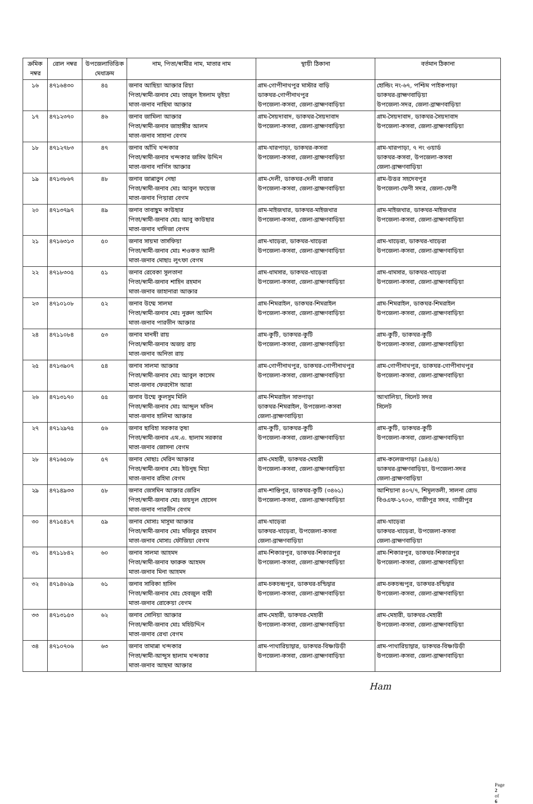| ক্রমিক নম্বর | রোল নম্বর | উপজেলাভিত্তিক মেধাক্রম | নাম, পিতা/স্বামীর নাম, মাতার নাম | স্থায়ী ঠিকানা | বর্তমান ঠিকানা |
| --- | --- | --- | --- | --- | --- |
| ১৬ | ৪৭১৬৪৩০ | ৪৫ | জনাব আছিয়া আক্তার রিয়া পিতা/স্বামী-জনাব মোঃ তাজুল ইসলাম ভূইয়া মাতা-জনাব নাছিমা আক্তার | গ্রাম-গোপীনাথপুর মাস্টার বাড়ি ডাকঘর-গোপীনাথপুর উপজেলা-কসবা, জেলা-ব্রাহ্মণবাড়িয়া | হোল্ডিং নং-৬৭, পশ্চিম পাইকপাড়া ডাকঘর-ব্রাহ্মণবাড়িয়া উপজেলা-সদর, জেলা-ব্রাহ্মণবাড়িয়া |
| ১৭ | ৪৭১২৩৭০ | ৪৬ | জনাব জামিলা আক্তার পিতা/স্বামী-জনাব জাহাঙ্গীর আলম মাতা-জনাব সাহানা বেগম | গ্রাম-সৈয়দাবাদ, ডাকঘর-সৈয়দাবাদ উপজেলা-কসবা, জেলা-ব্রাহ্মণবাড়িয়া | গ্রাম-সৈয়দাবাদ, ডাকঘর-সৈয়দাবাদ উপজেলা-কসবা, জেলা-ব্রাহ্মণবাড়িয়া |
| ১৮ | ৪৭১২৭৮৩ | ৪৭ | জনাব আঁখি খন্দকার পিতা/স্বামী-জনাব খন্দকার জসিম উদ্দিন মাতা-জনাব নার্গিস আক্তার | গ্রাম-খারপাড়া, ডাকঘর-কসবা উপজেলা-কসবা, জেলা-ব্রাহ্মণবাড়িয়া | গ্রাম-খারপাড়া, ৭ নং ওয়ার্ড ডাকঘর-কসবা, উপজেলা-কসবা জেলা-ব্রাহ্মণবাড়িয়া |
| ১৯ | ৪৭১৩৮৬৭ | ৪৮ | জনাব জান্নাতুন নেছা পিতা/স্বামী-জনাব মোঃ আবুল ফয়েজ মাতা-জনাব পিয়ারা বেগম | গ্রাম-দেলী, ডাকঘর-দেলী বাজার উপজেলা-কসবা, জেলা-ব্রাহ্মণবাড়িয়া | গ্রাম-উত্তর সহদেবপুর উপজেলা-ফেণী সদর, জেলা-ফেণী |
| ২০ | ৪৭১৩৭৯৭ | ৪৯ | জনাব তাবাছুম কাউছার পিতা/স্বামী-জনাব মোঃ আবু কাউছার মাতা-জনাব খাদিজা বেগম | গ্রাম-মাইজখার, ডাকঘর-মাইজখার উপজেলা-কসবা, জেলা-ব্রাহ্মণবাড়িয়া | গ্রাম-মাইজখার, ডাকঘর-মাইজখার উপজেলা-কসবা, জেলা-ব্রাহ্মণবাড়িয়া |
| ২১ | ৪৭১৬৩১৩ | ৫০ | জনাব সায়মা তাসফিয়া পিতা/স্বামী-জনাব মোঃ শওকত আলী মাতা-জনাব মোছাঃ লুৎফা বেগম | গ্রাম-খাড়েরা, ডাকঘর-খাড়েরা উপজেলা-কসবা, জেলা-ব্রাহ্মণবাড়িয়া | গ্রাম-খাড়েরা, ডাকঘর-খাড়েরা উপজেলা-কসবা, জেলা-ব্রাহ্মণবাড়িয়া |
| ২২ | ৪৭১৮৩০৫ | ৫১ | জনাব রেবেকা সুলতানা পিতা/স্বামী-জনাব শাহিন রহমান মাতা-জনাব জাহানারা আক্তার | গ্রাম-ধামসার, ডাকঘর-খাড়েরা উপজেলা-কসবা, জেলা-ব্রাহ্মণবাড়িয়া | গ্রাম-ধামসার, ডাকঘর-খাড়েরা উপজেলা-কসবা, জেলা-ব্রাহ্মণবাড়িয়া |
| ২৩ | ৪৭১০১০৮ | ৫২ | জনাব উম্মে সালমা পিতা/স্বামী-জনাব মোঃ নুরুল আমিন মাতা-জনাব পারভীন আক্তার | গ্রাম-শিমরাইল, ডাকঘর-শিমরাইল উপজেলা-কসবা, জেলা-ব্রাহ্মণবাড়িয়া | গ্রাম-শিমরাইল, ডাকঘর-শিমরাইল উপজেলা-কসবা, জেলা-ব্রাহ্মণবাড়িয়া |
| ২৪ | ৪৭১১০৮৪ | ৫৩ | জনাব মানষী রায় পিতা/স্বামী-জনাব অজয় রায় মাতা-জনাব অনিতা রায় | গ্রাম-কুটি, ডাকঘর-কুটি উপজেলা-কসবা, জেলা-ব্রাহ্মণবাড়িয়া | গ্রাম-কুটি, ডাকঘর-কুটি উপজেলা-কসবা, জেলা-ব্রাহ্মণবাড়িয়া |
| ২৫ | ৪৭১৩৯০৭ | ৫৪ | জনাব সালমা আক্তার পিতা/স্বামী-জনাব মোঃ আবুল কাসেম মাতা-জনাব ফেরদৌস আরা | গ্রাম-গোপীনাথপুর, ডাকঘর-গোপীনাথপুর উপজেলা-কসবা, জেলা-ব্রাহ্মণবাড়িয়া | গ্রাম-গোপীনাথপুর, ডাকঘর-গোপীনাথপুর উপজেলা-কসবা, জেলা-ব্রাহ্মণবাড়িয়া |
| ২৬ | ৪৭১৩১৭০ | ৫৫ | জনাব উম্মে কুলসুম মিলি পিতা/স্বামী-জনাব মোঃ আব্দুল মতিন মাতা-জনাব হালিমা আক্তার | গ্রাম-শিমরাইল সাতপাড়া ডাকঘর-শিমরাইল, উপজেলা-কসবা জেলা-ব্রাহ্মণবাড়িয়া | আখালিয়া, সিলেট সদর সিলেট |
| ২৭ | ৪৭১২৯৭৫ | ৫৬ | জনাব ছাবিহা সরকার তৃষা পিতা/স্বামী-জনাব এম.এ. ছালাম সরকার মাতা-জনাব জোসনা বেগম | গ্রাম-কুটি, ডাকঘর-কুটি উপজেলা-কসবা, জেলা-ব্রাহ্মণবাড়িয়া | গ্রাম-কুটি, ডাকঘর-কুটি উপজেলা-কসবা, জেলা-ব্রাহ্মণবাড়িয়া |
| ২৮ | ৪৭১৬৫০৮ | ৫৭ | জনাব মোছাঃ মেরিন আক্তার পিতা/স্বামী-জনাব মোঃ ইউনুছ মিয়া মাতা-জনাব রহিমা বেগম | গ্রাম-মেহারী, ডাকঘর-মেহারী উপজেলা-কসবা, জেলা-ব্রাহ্মণবাড়িয়া | গ্রাম-কলেজপাড়া (৯৪৪/৫) ডাকঘর-ব্রাহ্মণবাড়িয়া, উপজেলা-সদর জেলা-ব্রাহ্মণবাড়িয়া |
| ২৯ | ৪৭১৪৯৩৩ | ৫৮ | জনাব জেসমিন আক্তার জেরিন পিতা/স্বামী-জনাব মোঃ জয়দুল হোসেন মাতা-জনাব পারভীন বেগম | গ্রাম-শান্তিপুর, ডাকঘর-কুটি (৩৪৬১) উপজেলা-কসবা, জেলা-ব্রাহ্মণবাড়িয়া | আশিয়ানা ৪০৭/৭, শিমুলতলী, সালনা রোড বিওএফ-১৭০৩, গাজীপুর সদর, গাজীপুর |
| ৩০ | ৪৭১৫৪১৭ | ৫৯ | জনাব মোসাঃ মাসুমা আক্তার পিতা/স্বামী-জনাব মোঃ মজিবুর রহমান মাতা-জনাব মোসাঃ ফৌজিয়া বেগম | গ্রাম-খাড়েরা ডাকঘর-খাড়েরা, উপজেলা-কসবা জেলা-ব্রাহ্মণবাড়িয়া | গ্রাম-খাড়েরা ডাকঘর-খাড়েরা, উপজেলা-কসবা জেলা-ব্রাহ্মণবাড়িয়া |
| ৩১ | ৪৭১১৮৪২ | ৬০ | জনাব সালমা আহমদ পিতা/স্বামী-জনাব ফারুক আহমদ মাতা-জনাব মিনা আহমদ | গ্রাম-শিকারপুর, ডাকঘর-শিকারপুর উপজেলা-কসবা, জেলা-ব্রাহ্মণবাড়িয়া | গ্রাম-শিকারপুর, ডাকঘর-শিকারপুর উপজেলা-কসবা, জেলা-ব্রাহ্মণবাড়িয়া |
| ৩২ | ৪৭১৪৬২৯ | ৬১ | জনাব সাবিকা হাসিন পিতা/স্বামী-জনাব মোঃ হেবজুল বারী মাতা-জনাব রোকেয়া বেগম | গ্রাম-চকচন্দ্রপুর, ডাকঘর-চন্ডিদ্বার উপজেলা-কসবা, জেলা-ব্রাহ্মণবাড়িয়া | গ্রাম-চকচন্দ্রপুর, ডাকঘর-চন্ডিদ্বার উপজেলা-কসবা, জেলা-ব্রাহ্মণবাড়িয়া |
| ৩৩ | ৪৭১৩১৫৩ | ৬২ | জনাব সোনিয়া আক্তার পিতা/স্বামী-জনাব মোঃ মহিউদ্দিন মাতা-জনাব রেখা বেগম | গ্রাম-মেহারী, ডাকঘর-মেহারী উপজেলা-কসবা, জেলা-ব্রাহ্মণবাড়িয়া | গ্রাম-মেহারী, ডাকঘর-মেহারী উপজেলা-কসবা, জেলা-ব্রাহ্মণবাড়িয়া |
| ৩৪ | ৪৭১০৭০৬ | ৬৩ | জনাব তামান্না খন্দকার পিতা/স্বামী-আব্দুস ছালাম খন্দকার মাতা-জনাব আছমা আক্তার | গ্রাম-পাথারিয়াদ্বার, ডাকঘর-বিষ্ণাউড়ী উপজেলা-কসবা, জেলা-ব্রাহ্মণবাড়িয়া | গ্রাম-পাথারিয়াদ্বার, ডাকঘর-বিষ্ণাউড়ী উপজেলা-কসবা, জেলা-ব্রাহ্মণবাড়িয়া |
Ham
Page 2 of 6